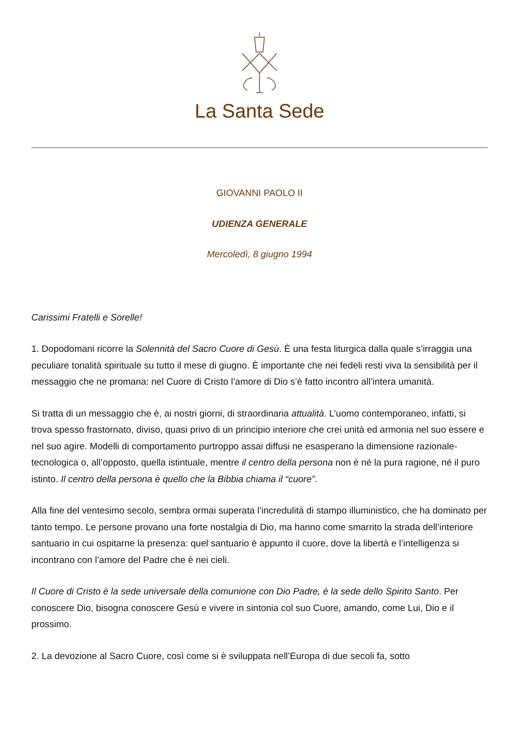La Santa Sede
GIOVANNI PAOLO II
UDIENZA GENERALE
Mercoledì, 8 giugno 1994
Carissimi Fratelli e Sorelle!
1. Dopodomani ricorre la Solennità del Sacro Cuore di Gesù. È una festa liturgica dalla quale s’irraggia una peculiare tonalità spirituale su tutto il mese di giugno. È importante che nei fedeli resti viva la sensibilità per il messaggio che ne promana: nel Cuore di Cristo l’amore di Dio s’è fatto incontro all’intera umanità.
Si tratta di un messaggio che è, ai nostri giorni, di straordinaria attualità. L’uomo contemporaneo, infatti, si trova spesso frastornato, diviso, quasi privo di un principio interiore che crei unità ed armonia nel suo essere e nel suo agire. Modelli di comportamento purtroppo assai diffusi ne esasperano la dimensione razionale-tecnologica o, all’opposto, quella istintuale, mentre il centro della persona non è né la pura ragione, né il puro istinto. Il centro della persona è quello che la Bibbia chiama il “cuore”.
Alla fine del ventesimo secolo, sembra ormai superata l’incredulità di stampo illuministico, che ha dominato per tanto tempo. Le persone provano una forte nostalgia di Dio, ma hanno come smarrito la strada dell’interiore santuario in cui ospitarne la presenza: quel santuario è appunto il cuore, dove la libertà e l’intelligenza si incontrano con l’amore del Padre che è nei cieli.
Il Cuore di Cristo è la sede universale della comunione con Dio Padre, è la sede dello Spirito Santo. Per conoscere Dio, bisogna conoscere Gesù e vivere in sintonia col suo Cuore, amando, come Lui, Dio e il prossimo.
2. La devozione al Sacro Cuore, così come si è sviluppata nell’Europa di due secoli fa, sotto